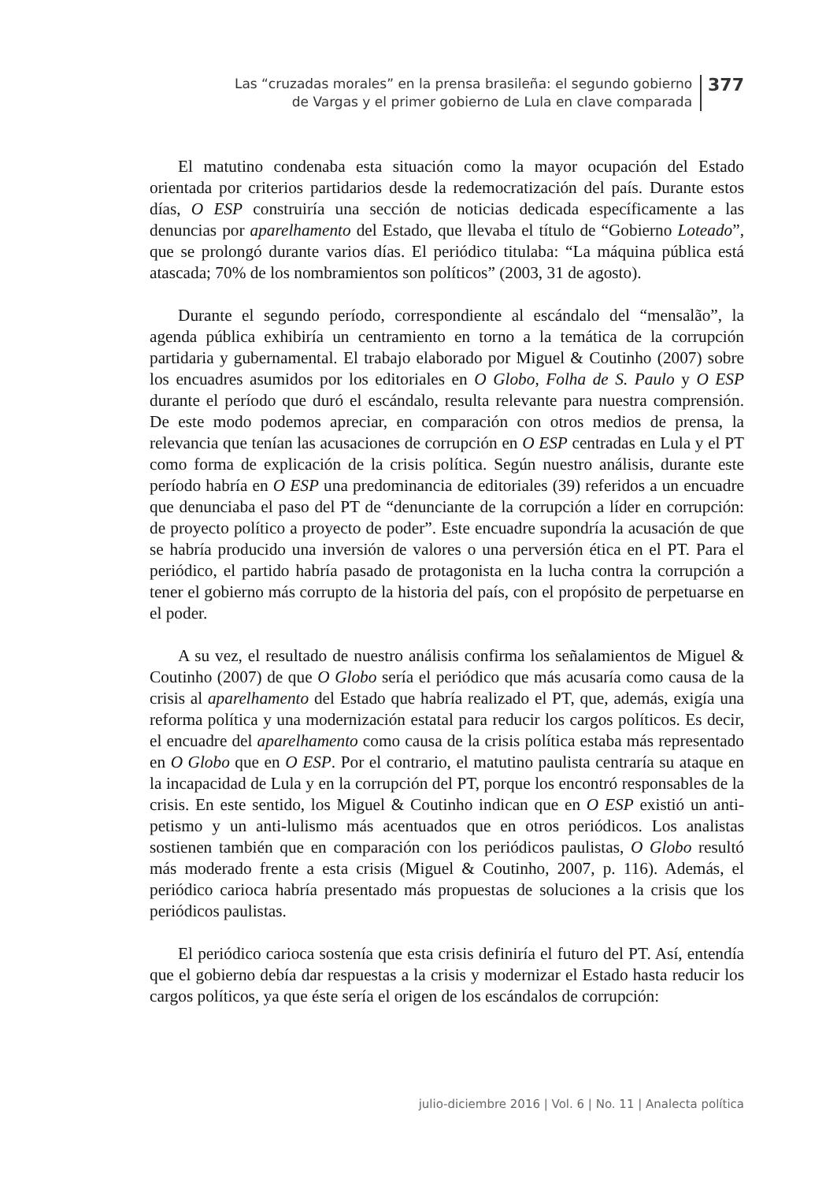Las “cruzadas morales” en la prensa brasileña: el segundo gobierno
de Vargas y el primer gobierno de Lula en clave comparada
377
El matutino condenaba esta situación como la mayor ocupación del Estado orientada por criterios partidarios desde la redemocratización del país. Durante estos días, O ESP construiría una sección de noticias dedicada específicamente a las denuncias por aparelhamento del Estado, que llevaba el título de “Gobierno Loteado”, que se prolongó durante varios días. El periódico titulaba: “La máquina pública está atascada; 70% de los nombramientos son políticos” (2003, 31 de agosto).
Durante el segundo período, correspondiente al escándalo del “mensalão”, la agenda pública exhibiría un centramiento en torno a la temática de la corrupción partidaria y gubernamental. El trabajo elaborado por Miguel & Coutinho (2007) sobre los encuadres asumidos por los editoriales en O Globo, Folha de S. Paulo y O ESP durante el período que duró el escándalo, resulta relevante para nuestra comprensión. De este modo podemos apreciar, en comparación con otros medios de prensa, la relevancia que tenían las acusaciones de corrupción en O ESP centradas en Lula y el PT como forma de explicación de la crisis política. Según nuestro análisis, durante este período habría en O ESP una predominancia de editoriales (39) referidos a un encuadre que denunciaba el paso del PT de “denunciante de la corrupción a líder en corrupción: de proyecto político a proyecto de poder”. Este encuadre supondría la acusación de que se habría producido una inversión de valores o una perversión ética en el PT. Para el periódico, el partido habría pasado de protagonista en la lucha contra la corrupción a tener el gobierno más corrupto de la historia del país, con el propósito de perpetuarse en el poder.
A su vez, el resultado de nuestro análisis confirma los señalamientos de Miguel & Coutinho (2007) de que O Globo sería el periódico que más acusaría como causa de la crisis al aparelhamento del Estado que habría realizado el PT, que, además, exigía una reforma política y una modernización estatal para reducir los cargos políticos. Es decir, el encuadre del aparelhamento como causa de la crisis política estaba más representado en O Globo que en O ESP. Por el contrario, el matutino paulista centraría su ataque en la incapacidad de Lula y en la corrupción del PT, porque los encontró responsables de la crisis. En este sentido, los Miguel & Coutinho indican que en O ESP existió un anti-petismo y un anti-lulismo más acentuados que en otros periódicos. Los analistas sostienen también que en comparación con los periódicos paulistas, O Globo resultó más moderado frente a esta crisis (Miguel & Coutinho, 2007, p. 116). Además, el periódico carioca habría presentado más propuestas de soluciones a la crisis que los periódicos paulistas.
El periódico carioca sostenía que esta crisis definiría el futuro del PT. Así, entendía que el gobierno debía dar respuestas a la crisis y modernizar el Estado hasta reducir los cargos políticos, ya que éste sería el origen de los escándalos de corrupción:
julio-diciembre 2016 | Vol. 6 | No. 11 | Analecta política